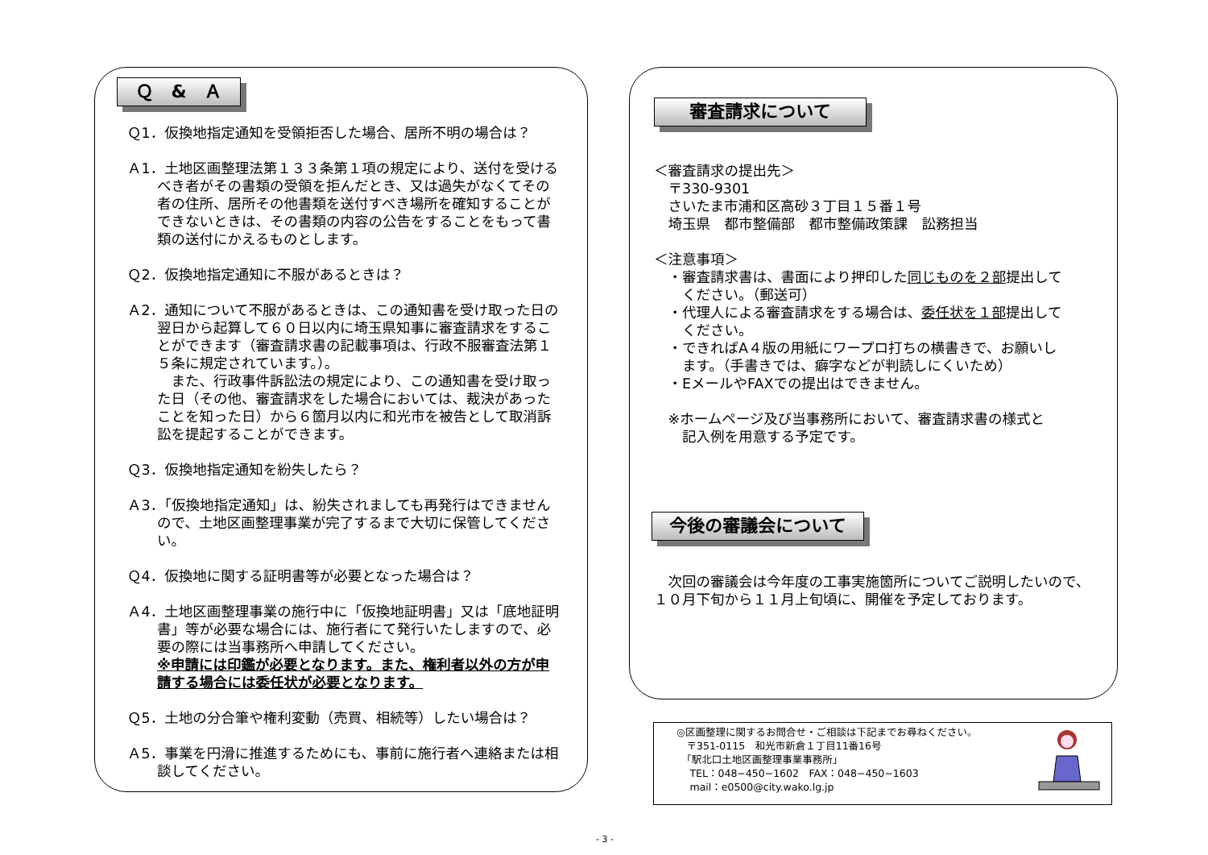Ｑ　&　Ａ
Ｑ1．仮換地指定通知を受領拒否した場合、居所不明の場合は？
Ａ1．土地区画整理法第１３３条第１項の規定により、送付を受けるべき者がその書類の受領を拒んだとき、又は過失がなくてその者の住所、居所その他書類を送付すべき場所を確知することができないときは、その書類の内容の公告をすることをもって書類の送付にかえるものとします。
Ｑ2．仮換地指定通知に不服があるときは？
Ａ2．通知について不服があるときは、この通知書を受け取った日の翌日から起算して６０日以内に埼玉県知事に審査請求をすることができます（審査請求書の記載事項は、行政不服審査法第１５条に規定されています。）。
　また、行政事件訴訟法の規定により、この通知書を受け取った日（その他、審査請求をした場合においては、裁決があったことを知った日）から６箇月以内に和光市を被告として取消訴訟を提起することができます。
Ｑ3．仮換地指定通知を紛失したら？
Ａ3．「仮換地指定通知」は、紛失されましても再発行はできませんので、土地区画整理事業が完了するまで大切に保管してください。
Ｑ4．仮換地に関する証明書等が必要となった場合は？
Ａ4．土地区画整理事業の施行中に「仮換地証明書」又は「底地証明書」等が必要な場合には、施行者にて発行いたしますので、必要の際には当事務所へ申請してください。
※申請には印鑑が必要となります。また、権利者以外の方が申請する場合には委任状が必要となります。
Ｑ5．土地の分合筆や権利変動（売買、相続等）したい場合は？
Ａ5．事業を円滑に推進するためにも、事前に施行者へ連絡または相談してください。
審査請求について
＜審査請求の提出先＞
　〒330-9301
　さいたま市浦和区高砂３丁目１５番１号
　埼玉県　都市整備部　都市整備政策課　訟務担当
＜注意事項＞
　・審査請求書は、書面により押印した同じものを２部提出して
　　ください。（郵送可）
　・代理人による審査請求をする場合は、委任状を１部提出して
　　ください。
　・できればA４版の用紙にワープロ打ちの横書きで、お願いし
　　ます。（手書きでは、癖字などが判読しにくいため）
　・EメールやFAXでの提出はできません。
　※ホームページ及び当事務所において、審査請求書の様式と
　　記入例を用意する予定です。
今後の審議会について
　次回の審議会は今年度の工事実施箇所についてご説明したいので、１０月下旬から１１月上旬頃に、開催を予定しております。
◎区画整理に関するお問合せ・ご相談は下記までお尋ねください。
　〒351-0115　和光市新倉１丁目11番16号
　「駅北口土地区画整理事業事務所」
　 TEL：048−450−1602　FAX：048−450−1603
　 mail：e0500@city.wako.lg.jp
- 3 -